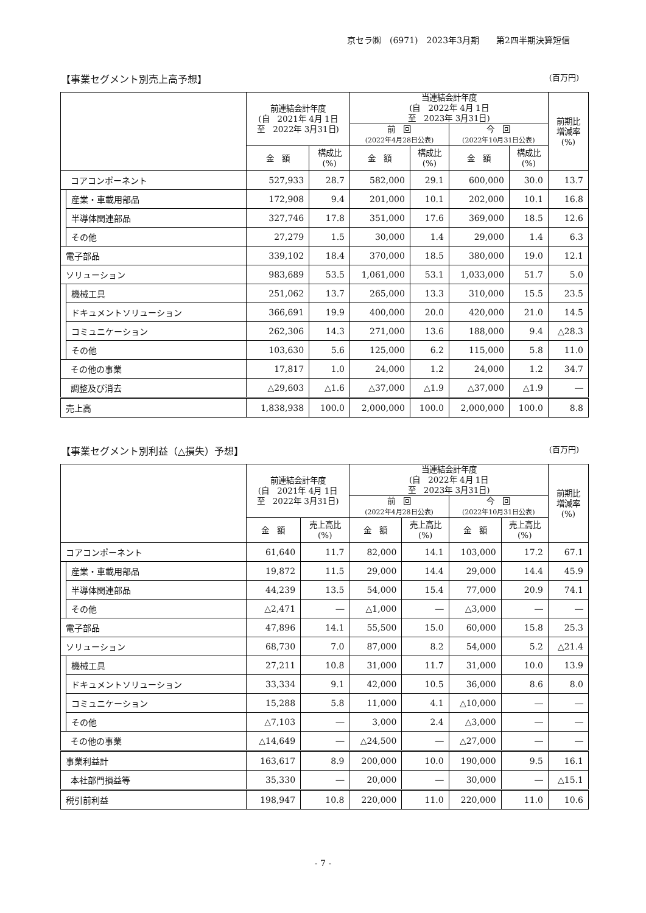京セラ㈱　(6971)　2023年3月期　　第2四半期決算短信
【事業セグメント別売上高予想】 (百万円)
| | | 前連結会計年度 (自 2021年 4月 1日 至 2022年 3月31日) | | 当連結会計年度 (自 2022年 4月 1日 至 2023年 3月31日) | | | | 前期比 増減率 (%) |
| --- | --- | --- | --- | --- | --- | --- | --- | --- |
| | | | | 前 回 (2022年4月28日公表) | | 今 回 (2022年10月31日公表) | | |
| | | 金 額 | 構成比 (%) | 金 額 | 構成比 (%) | 金 額 | 構成比 (%) | |
| コアコンポーネント | | 527,933 | 28.7 | 582,000 | 29.1 | 600,000 | 30.0 | 13.7 |
| | 産業・車載用部品 | 172,908 | 9.4 | 201,000 | 10.1 | 202,000 | 10.1 | 16.8 |
| | 半導体関連部品 | 327,746 | 17.8 | 351,000 | 17.6 | 369,000 | 18.5 | 12.6 |
| | その他 | 27,279 | 1.5 | 30,000 | 1.4 | 29,000 | 1.4 | 6.3 |
| 電子部品 | | 339,102 | 18.4 | 370,000 | 18.5 | 380,000 | 19.0 | 12.1 |
| ソリューション | | 983,689 | 53.5 | 1,061,000 | 53.1 | 1,033,000 | 51.7 | 5.0 |
| | 機械工具 | 251,062 | 13.7 | 265,000 | 13.3 | 310,000 | 15.5 | 23.5 |
| | ドキュメントソリューション | 366,691 | 19.9 | 400,000 | 20.0 | 420,000 | 21.0 | 14.5 |
| | コミュニケーション | 262,306 | 14.3 | 271,000 | 13.6 | 188,000 | 9.4 | △28.3 |
| | その他 | 103,630 | 5.6 | 125,000 | 6.2 | 115,000 | 5.8 | 11.0 |
| その他の事業 | | 17,817 | 1.0 | 24,000 | 1.2 | 24,000 | 1.2 | 34.7 |
| 調整及び消去 | | △29,603 | △1.6 | △37,000 | △1.9 | △37,000 | △1.9 | ― |
| 売上高 | | 1,838,938 | 100.0 | 2,000,000 | 100.0 | 2,000,000 | 100.0 | 8.8 |
【事業セグメント別利益（△損失）予想】 (百万円)
| | | 前連結会計年度 (自 2021年 4月 1日 至 2022年 3月31日) | | 当連結会計年度 (自 2022年 4月 1日 至 2023年 3月31日) | | | | 前期比 増減率 (%) |
| --- | --- | --- | --- | --- | --- | --- | --- | --- |
| | | | | 前 回 (2022年4月28日公表) | | 今 回 (2022年10月31日公表) | | |
| | | 金 額 | 売上高比 (%) | 金 額 | 売上高比 (%) | 金 額 | 売上高比 (%) | |
| コアコンポーネント | | 61,640 | 11.7 | 82,000 | 14.1 | 103,000 | 17.2 | 67.1 |
| | 産業・車載用部品 | 19,872 | 11.5 | 29,000 | 14.4 | 29,000 | 14.4 | 45.9 |
| | 半導体関連部品 | 44,239 | 13.5 | 54,000 | 15.4 | 77,000 | 20.9 | 74.1 |
| | その他 | △2,471 | ― | △1,000 | ― | △3,000 | ― | ― |
| 電子部品 | | 47,896 | 14.1 | 55,500 | 15.0 | 60,000 | 15.8 | 25.3 |
| ソリューション | | 68,730 | 7.0 | 87,000 | 8.2 | 54,000 | 5.2 | △21.4 |
| | 機械工具 | 27,211 | 10.8 | 31,000 | 11.7 | 31,000 | 10.0 | 13.9 |
| | ドキュメントソリューション | 33,334 | 9.1 | 42,000 | 10.5 | 36,000 | 8.6 | 8.0 |
| | コミュニケーション | 15,288 | 5.8 | 11,000 | 4.1 | △10,000 | ― | ― |
| | その他 | △7,103 | ― | 3,000 | 2.4 | △3,000 | ― | ― |
| その他の事業 | | △14,649 | ― | △24,500 | ― | △27,000 | ― | ― |
| 事業利益計 | | 163,617 | 8.9 | 200,000 | 10.0 | 190,000 | 9.5 | 16.1 |
| 本社部門損益等 | | 35,330 | ― | 20,000 | ― | 30,000 | ― | △15.1 |
| 税引前利益 | | 198,947 | 10.8 | 220,000 | 11.0 | 220,000 | 11.0 | 10.6 |
- 7 -